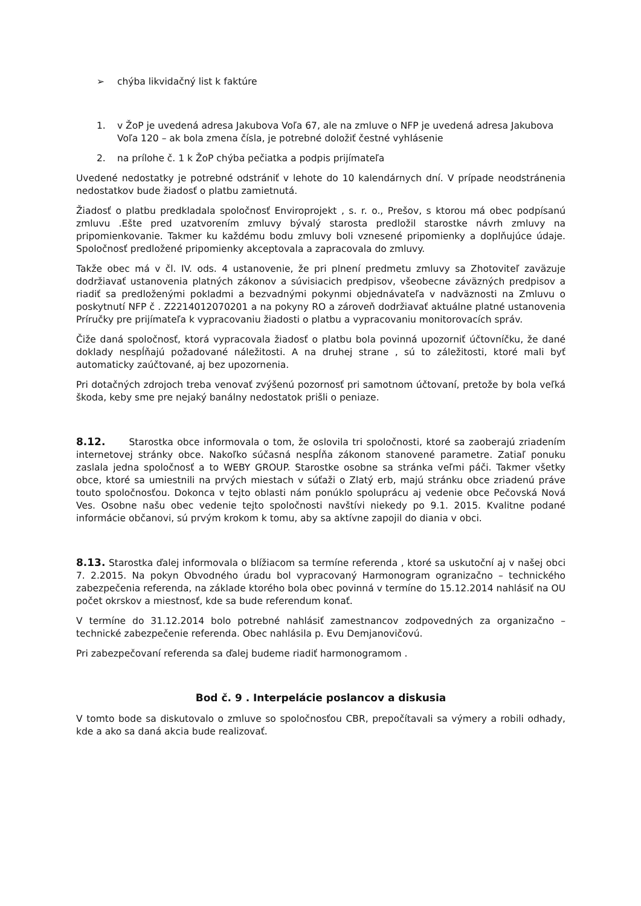➢ chýba likvidačný list k faktúre
1. v ŽoP je uvedená adresa Jakubova Voľa 67, ale na zmluve o NFP je uvedená adresa Jakubova Voľa 120 – ak bola zmena čísla, je potrebné doložiť čestné vyhlásenie
2. na prílohe č. 1 k ŽoP chýba pečiatka a podpis prijímateľa
Uvedené nedostatky je potrebné odstrániť v lehote do 10 kalendárnych dní. V prípade neodstránenia nedostatkov bude žiadosť o platbu zamietnutá.
Žiadosť o platbu predkladala spoločnosť Enviroprojekt , s. r. o., Prešov, s ktorou má obec podpísanú zmluvu .Ešte pred uzatvorením zmluvy bývalý starosta predložil starostke návrh zmluvy na pripomienkovanie. Takmer ku každému bodu zmluvy boli vznesené pripomienky a doplňujúce údaje. Spoločnosť predložené pripomienky akceptovala a zapracovala do zmluvy.
Takže obec má v čl. IV. ods. 4 ustanovenie, že pri plnení predmetu zmluvy sa Zhotoviteľ zaväzuje dodržiavať ustanovenia platných zákonov a súvisiacich predpisov, všeobecne záväzných predpisov a riadiť sa predloženými pokladmi a bezvadnými pokynmi objednávateľa v nadväznosti na Zmluvu o poskytnutí NFP č . Z2214012070201 a na pokyny RO a zároveň dodržiavať aktuálne platné ustanovenia Príručky pre prijímateľa k vypracovaniu žiadosti o platbu a vypracovaniu monitorovacích správ.
Čiže daná spoločnosť, ktorá vypracovala žiadosť o platbu bola povinná upozorniť účtovníčku, že dané doklady nespĺňajú požadované náležitosti. A na druhej strane , sú to záležitosti, ktoré mali byť automaticky zaúčtované, aj bez upozornenia.
Pri dotačných zdrojoch treba venovať zvýšenú pozornosť pri samotnom účtovaní, pretože by bola veľká škoda, keby sme pre nejaký banálny nedostatok prišli o peniaze.
8.12. Starostka obce informovala o tom, že oslovila tri spoločnosti, ktoré sa zaoberajú zriadením internetovej stránky obce. Nakoľko súčasná nespĺňa zákonom stanovené parametre. Zatiaľ ponuku zaslala jedna spoločnosť a to WEBY GROUP. Starostke osobne sa stránka veľmi páči. Takmer všetky obce, ktoré sa umiestnili na prvých miestach v súťaži o Zlatý erb, majú stránku obce zriadenú práve touto spoločnosťou. Dokonca v tejto oblasti nám ponúklo spoluprácu aj vedenie obce Pečovská Nová Ves. Osobne našu obec vedenie tejto spoločnosti navštívi niekedy po 9.1. 2015. Kvalitne podané informácie občanovi, sú prvým krokom k tomu, aby sa aktívne zapojil do diania v obci.
8.13. Starostka ďalej informovala o blížiacom sa termíne referenda , ktoré sa uskutoční aj v našej obci 7. 2.2015. Na pokyn Obvodného úradu bol vypracovaný Harmonogram ogranizačno – technického zabezpečenia referenda, na základe ktorého bola obec povinná v termíne do 15.12.2014 nahlásiť na OU počet okrskov a miestnosť, kde sa bude referendum konať.
V termíne do 31.12.2014 bolo potrebné nahlásiť zamestnancov zodpovedných za organizačno – technické zabezpečenie referenda. Obec nahlásila p. Evu Demjanovičovú.
Pri zabezpečovaní referenda sa ďalej budeme riadiť harmonogramom .
Bod č. 9 . Interpelácie poslancov a diskusia
V tomto bode sa diskutovalo o zmluve so spoločnosťou CBR, prepočítavali sa výmery a robili odhady, kde a ako sa daná akcia bude realizovať.